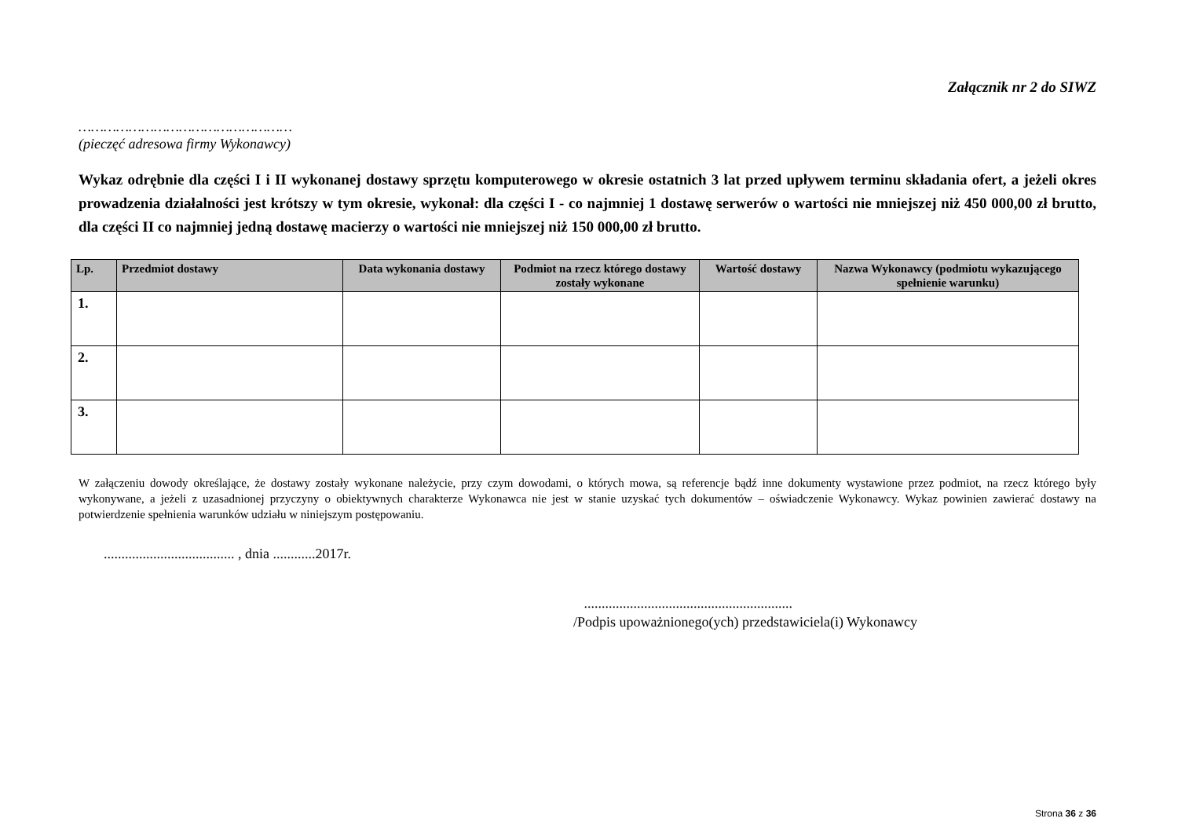Załącznik nr 2 do SIWZ
……………………………………………
(pieczęć adresowa firmy Wykonawcy)
Wykaz odrębnie dla części I i II wykonanej dostawy sprzętu komputerowego w okresie ostatnich 3 lat przed upływem terminu składania ofert, a jeżeli okres prowadzenia działalności jest krótszy w tym okresie, wykonał: dla części I - co najmniej 1 dostawę serwerów o wartości nie mniejszej niż 450 000,00 zł brutto, dla części II co najmniej jedną dostawę macierzy o wartości nie mniejszej niż 150 000,00 zł brutto.
| Lp. | Przedmiot dostawy | Data wykonania dostawy | Podmiot na rzecz którego dostawy zostały wykonane | Wartość dostawy | Nazwa Wykonawcy (podmiotu wykazującego spełnienie warunku) |
| --- | --- | --- | --- | --- | --- |
| 1. | | | | | |
| 2. | | | | | |
| 3. | | | | | |
W załączeniu dowody określające, że dostawy zostały wykonane należycie, przy czym dowodami, o których mowa, są referencje bądź inne dokumenty wystawione przez podmiot, na rzecz którego były wykonywane, a jeżeli z uzasadnionej przyczyny o obiektywnych charakterze Wykonawca nie jest w stanie uzyskać tych dokumentów – oświadczenie Wykonawcy. Wykaz powinien zawierać dostawy na potwierdzenie spełnienia warunków udziału w niniejszym postępowaniu.
..................................... , dnia ............2017r.
...........................................................
/Podpis upoważnionego(ych) przedstawiciela(i) Wykonawcy
Strona 36 z 36